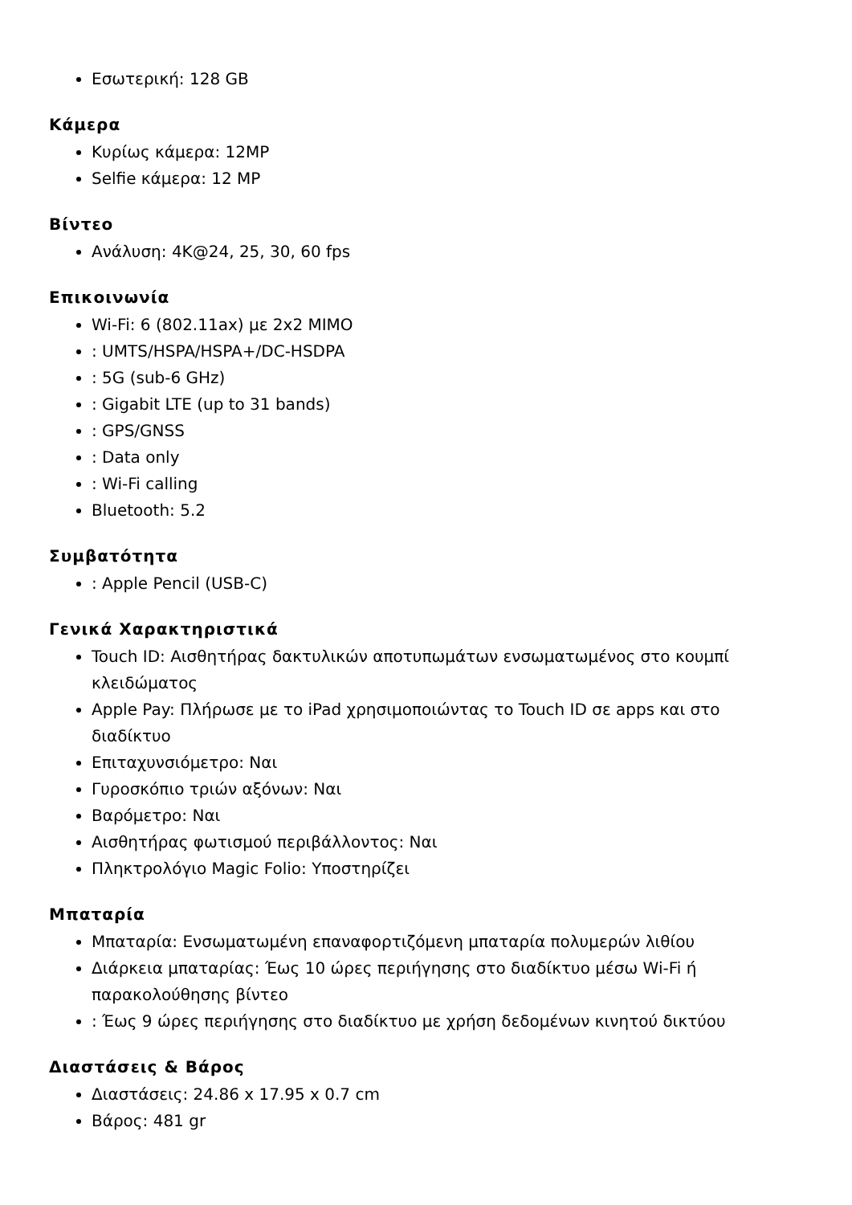Εσωτερική: 128 GB
Κάμερα
Κυρίως κάμερα: 12MP
Selfie κάμερα: 12 MP
Βίντεο
Ανάλυση: 4K@24, 25, 30, 60 fps
Επικοινωνία
Wi-Fi: 6 (802.11ax) με 2x2 MIMO
: UMTS/HSPA/HSPA+/DC-HSDPA
: 5G (sub-6 GHz)
: Gigabit LTE (up to 31 bands)
: GPS/GNSS
: Data only
: Wi-Fi calling
Bluetooth: 5.2
Συμβατότητα
: Apple Pencil (USB-C)
Γενικά Χαρακτηριστικά
Touch ID: Αισθητήρας δακτυλικών αποτυπωμάτων ενσωματωμένος στο κουμπί κλειδώματος
Apple Pay: Πλήρωσε με το iPad χρησιμοποιώντας το Touch ID σε apps και στο διαδίκτυο
Επιταχυνσιόμετρο: Ναι
Γυροσκόπιο τριών αξόνων: Ναι
Βαρόμετρο: Ναι
Αισθητήρας φωτισμού περιβάλλοντος: Ναι
Πληκτρολόγιο Magic Folio: Υποστηρίζει
Μπαταρία
Μπαταρία: Ενσωματωμένη επαναφορτιζόμενη μπαταρία πολυμερών λιθίου
Διάρκεια μπαταρίας: Έως 10 ώρες περιήγησης στο διαδίκτυο μέσω Wi-Fi ή παρακολούθησης βίντεο
: Έως 9 ώρες περιήγησης στο διαδίκτυο με χρήση δεδομένων κινητού δικτύου
Διαστάσεις & Βάρος
Διαστάσεις: 24.86 x 17.95 x 0.7 cm
Βάρος: 481 gr